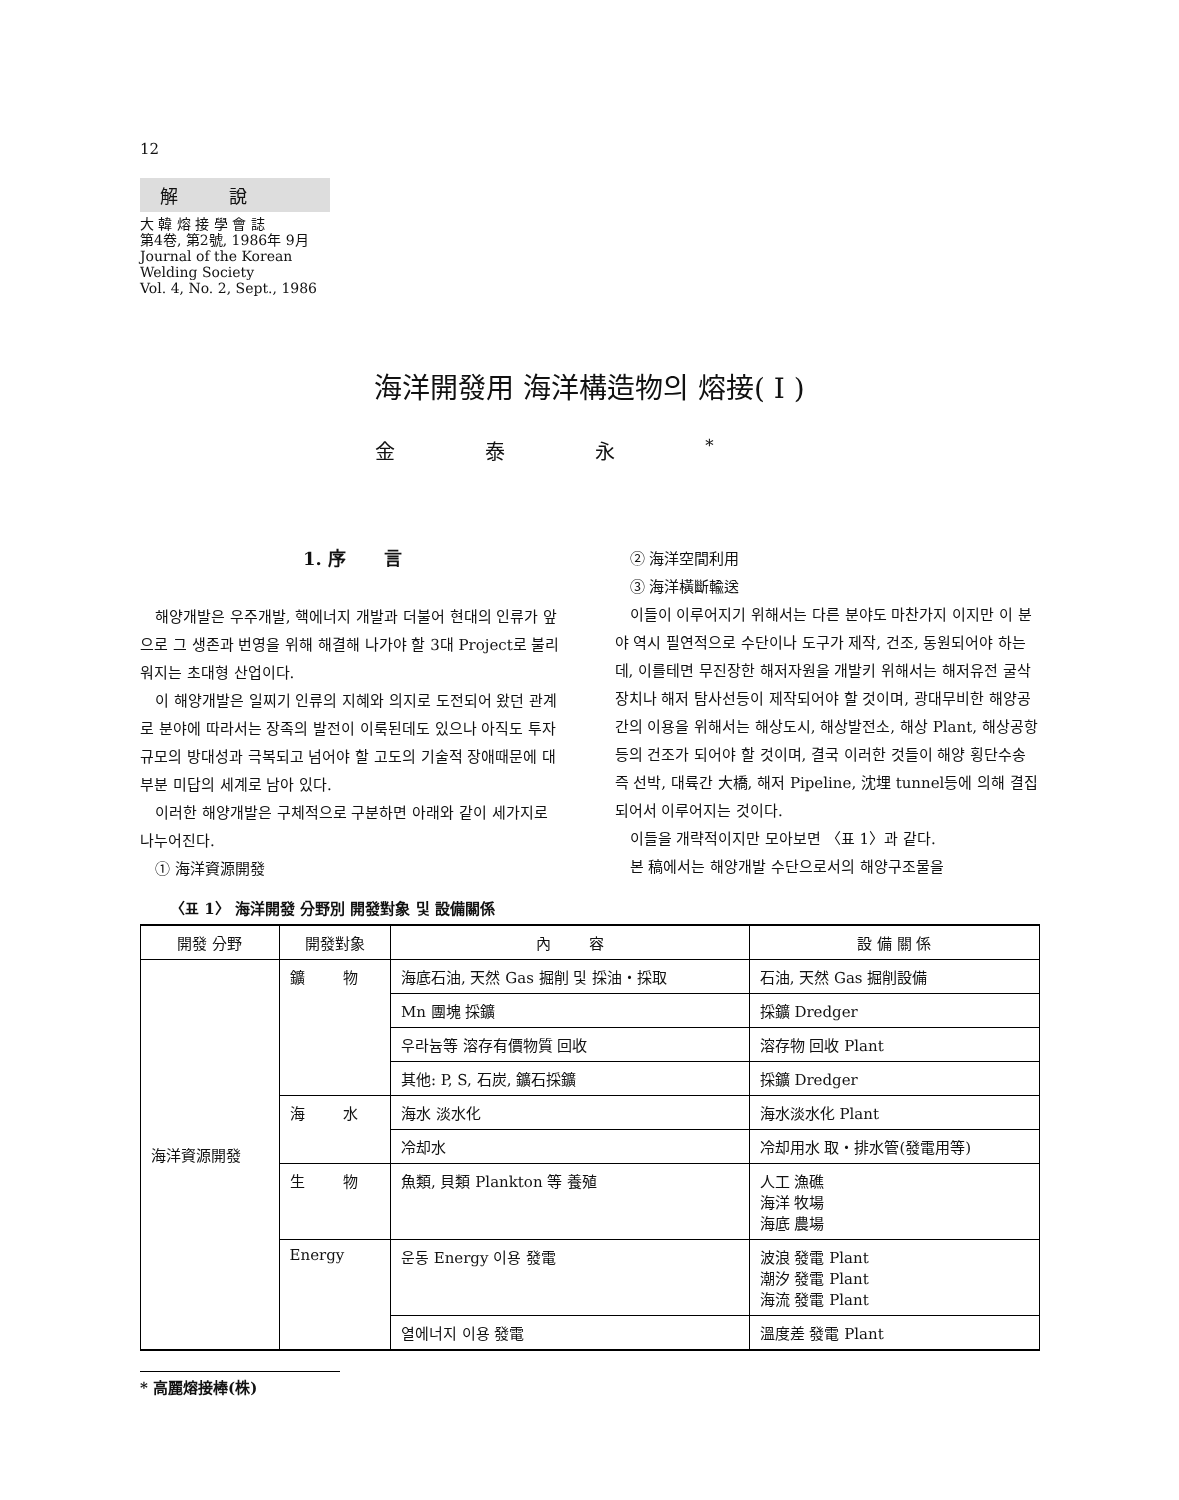12
解 說
大 韓 熔 接 學 會 誌
第4卷, 第2號, 1986年 9月
Journal of the Korean
Welding Society
Vol. 4, No. 2, Sept., 1986
海洋開發用 海洋構造物의 熔接( I )
金泰永<sup>*</sup>
1. 序 言
해양개발은 우주개발, 핵에너지 개발과 더불어 현대의 인류가 앞으로 그 생존과 번영을 위해 해결해 나가야 할 3대 Project로 불리워지는 초대형 산업이다.
이 해양개발은 일찌기 인류의 지혜와 의지로 도전되어 왔던 관계로 분야에 따라서는 장족의 발전이 이룩된데도 있으나 아직도 투자규모의 방대성과 극복되고 넘어야 할 고도의 기술적 장애때문에 대부분 미답의 세계로 남아 있다.
이러한 해양개발은 구체적으로 구분하면 아래와 같이 세가지로 나누어진다.
① 海洋資源開發
② 海洋空間利用
③ 海洋橫斷輸送
이들이 이루어지기 위해서는 다른 분야도 마찬가지 이지만 이 분야 역시 필연적으로 수단이나 도구가 제작, 건조, 동원되어야 하는데, 이를테면 무진장한 해저자원을 개발키 위해서는 해저유전 굴삭장치나 해저 탐사선등이 제작되어야 할 것이며, 광대무비한 해양공간의 이용을 위해서는 해상도시, 해상발전소, 해상 Plant, 해상공항 등의 건조가 되어야 할 것이며, 결국 이러한 것들이 해양 횡단수송 즉 선박, 대륙간 大橋, 해저 Pipeline, 沈埋 tunnel등에 의해 결집되어서 이루어지는 것이다.
이들을 개략적이지만 모아보면 〈표 1〉과 같다.
본 稿에서는 해양개발 수단으로서의 해양구조물을
〈표 1〉 海洋開發 分野別 開發對象 및 設備關係
| 開發 分野 | 開發對象 | 內 容 | 設 備 關 係 |
| --- | --- | --- | --- |
| 海洋資源開發 | 鑛 物 | 海底石油, 天然 Gas 掘削 및 採油・採取 | 石油, 天然 Gas 掘削設備 |
| | | Mn 團塊 採鑛 | 採鑛 Dredger |
| | | 우라늄等 溶存有價物質 回收 | 溶存物 回收 Plant |
| | | 其他: P, S, 石炭, 鑛石採鑛 | 採鑛 Dredger |
| | 海 水 | 海水 淡水化 | 海水淡水化 Plant |
| | | 冷却水 | 冷却用水 取・排水管(發電用等) |
| | 生 物 | 魚類, 貝類 Plankton 等 養殖 | 人工 漁礁 海洋 牧場 海底 農場 |
| | Energy | 운동 Energy 이용 發電 | 波浪 發電 Plant 潮汐 發電 Plant 海流 發電 Plant |
| | | 열에너지 이용 發電 | 溫度差 發電 Plant |
* 高麗熔接棒(株)